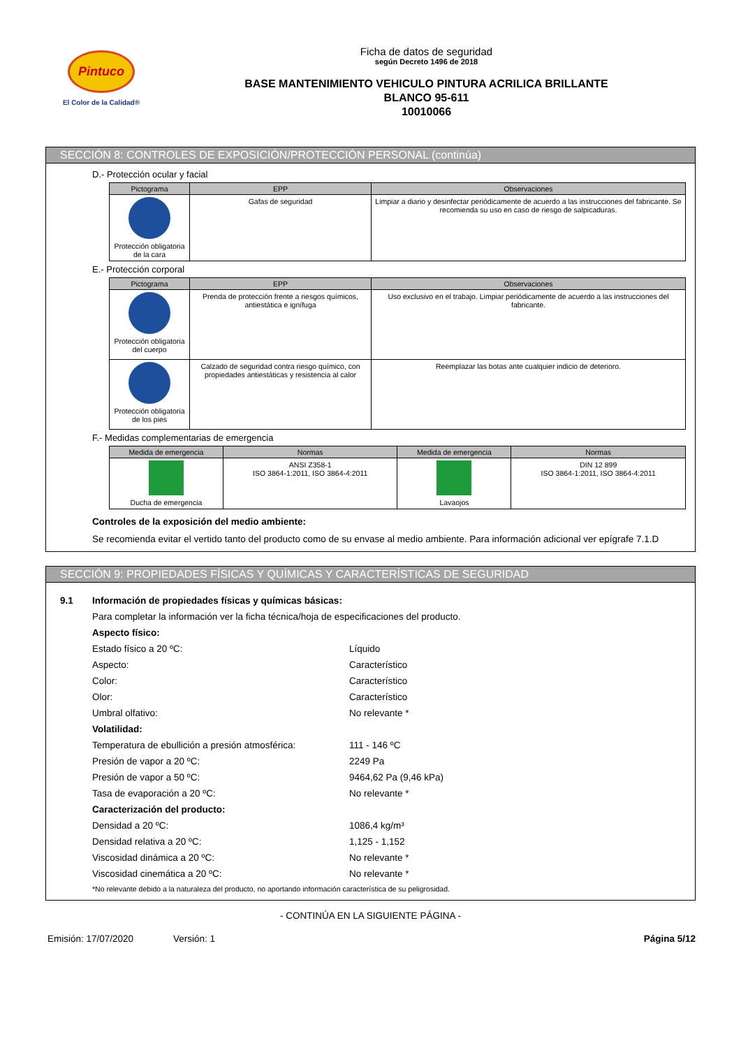Pintuco
El Color de la Calidad®
Ficha de datos de seguridad
según Decreto 1496 de 2018
BASE MANTENIMIENTO VEHICULO PINTURA ACRILICA BRILLANTE
BLANCO 95-611
10010066
SECCIÓN 8: CONTROLES DE EXPOSICIÓN/PROTECCIÓN PERSONAL (continúa)
D.- Protección ocular y facial
| Pictograma | EPP | Observaciones |
| --- | --- | --- |
| Protección obligatoria de la cara | Gafas de seguridad | Limpiar a diario y desinfectar periódicamente de acuerdo a las instrucciones del fabricante. Se recomienda su uso en caso de riesgo de salpicaduras. |
E.- Protección corporal
| Pictograma | EPP | Observaciones |
| --- | --- | --- |
| Protección obligatoria del cuerpo | Prenda de protección frente a riesgos químicos, antiestática e ignífuga | Uso exclusivo en el trabajo. Limpiar periódicamente de acuerdo a las instrucciones del fabricante. |
| Protección obligatoria de los pies | Calzado de seguridad contra riesgo químico, con propiedades antiestáticas y resistencia al calor | Reemplazar las botas ante cualquier indicio de deterioro. |
F.- Medidas complementarias de emergencia
| Medida de emergencia | Normas | Medida de emergencia | Normas |
| --- | --- | --- | --- |
| Ducha de emergencia | ANSI Z358-1 ISO 3864-1:2011, ISO 3864-4:2011 | Lavaojos | DIN 12 899 ISO 3864-1:2011, ISO 3864-4:2011 |
Controles de la exposición del medio ambiente:
Se recomienda evitar el vertido tanto del producto como de su envase al medio ambiente. Para información adicional ver epígrafe 7.1.D
SECCIÓN 9: PROPIEDADES FÍSICAS Y QUÍMICAS Y CARACTERÍSTICAS DE SEGURIDAD
9.1 Información de propiedades físicas y químicas básicas:
Para completar la información ver la ficha técnica/hoja de especificaciones del producto.
Aspecto físico:
Estado físico a 20 ºC: Líquido
Aspecto: Característico
Color: Característico
Olor: Característico
Umbral olfativo: No relevante *
Volatilidad:
Temperatura de ebullición a presión atmosférica: 111 - 146 ºC
Presión de vapor a 20 ºC: 2249 Pa
Presión de vapor a 50 ºC: 9464,62 Pa (9,46 kPa)
Tasa de evaporación a 20 ºC: No relevante *
Caracterización del producto:
Densidad a 20 ºC: 1086,4 kg/m³
Densidad relativa a 20 ºC: 1,125 - 1,152
Viscosidad dinámica a 20 ºC: No relevante *
Viscosidad cinemática a 20 ºC: No relevante *
*No relevante debido a la naturaleza del producto, no aportando información característica de su peligrosidad.
- CONTINÚA EN LA SIGUIENTE PÁGINA -
Emisión: 17/07/2020 Versión: 1 Página 5/12